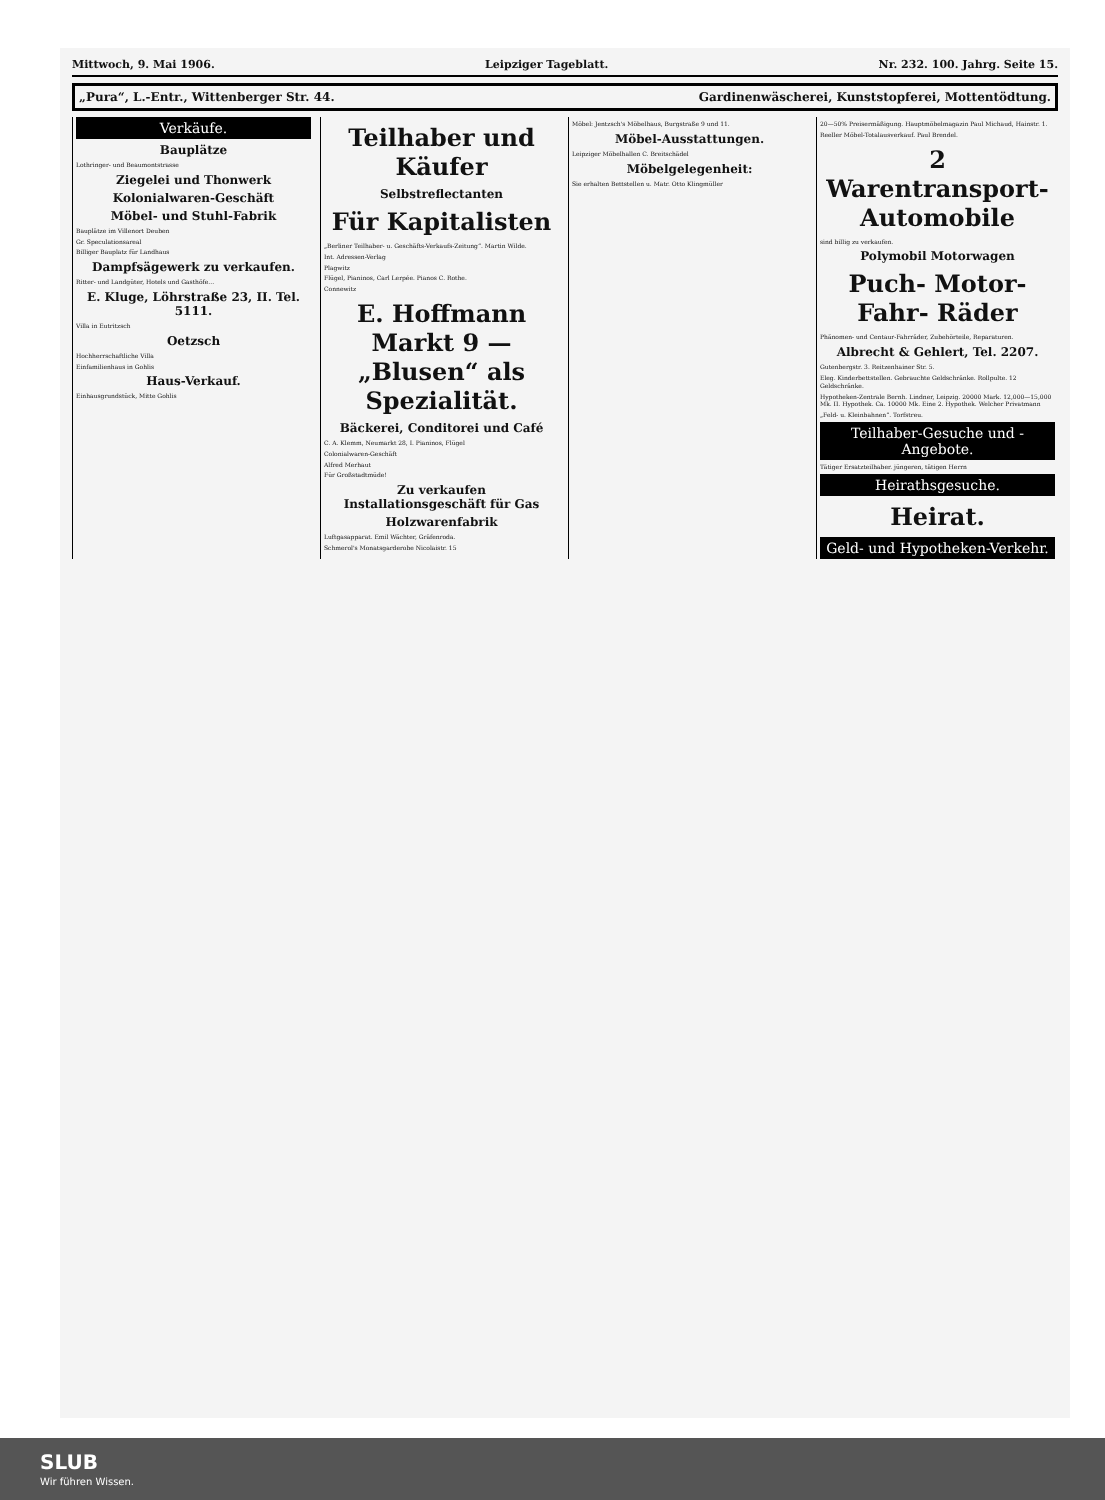Mittwoch, 9. Mai 1906. Leipziger Tageblatt. Nr. 232. 100. Jahrg. Seite 15.
„Pura“, L.-Entr., Wittenberger Str. 44. Gardinenwäscherei, Kunststopferei, Mottentödtung.
Verkäufe.
Bauplätze
Lothringer- und Beaumontstrasse
Ziegelei und Thonwerk
Kolonialwaren-Geschäft
Möbel- und Stuhl-Fabrik
Bauplätze im Villenort Deuben
Gr. Speculationsareal
Billiger Bauplatz für Landhaus
Dampfsägewerk zu verkaufen.
Ritter- und Landgüter, Hotels und Gasthöfe...
E. Kluge, Löhrstraße 23, II. Tel. 5111.
Villa in Eutritzsch
Oetzsch
Hochherrschaftliche Villa
Einfamilienhaus in Gohlis
Haus-Verkauf.
Einhausgrundstück, Mitte Gohlis
Teilhaber und Käufer
Selbstreflectanten
Für Kapitalisten
„Berliner Teilhaber- u. Geschäfts-Verkaufs-Zeitung“. Martin Wilde.
Int. Adressen-Verlag
Plagwitz
Flügel, Pianinos, Carl Lerpée. Pianos C. Rothe.
Connewitz
E. Hoffmann Markt 9 — „Blusen“ als Spezialität.
Bäckerei, Conditorei und Café
C. A. Klemm, Neumarkt 28, I. Pianinos, Flügel
Colonialwaren-Geschäft
Alfred Merhaut
Für Großstadtmüde!
Zu verkaufen Installationsgeschäft für Gas
Holzwarenfabrik
Luftgasapparat. Emil Wächter, Gräfenroda.
Schmerol's Monatsgarderobe Nicolaistr. 15
Möbel: Jentzsch's Möbelhaus, Burgstraße 9 und 11.
Möbel-Ausstattungen.
Leipziger Möbelhallen C. Breitschädel
Möbelgelegenheit:
Sie erhalten Bettstellen u. Matr. Otto Klingmüller
20—50% Preisermäßigung. Hauptmöbelmagazin Paul Michaud, Hainstr. 1.
Reeller Möbel-Totalausverkauf. Paul Brendel.
2 Warentransport-Automobile
sind billig zu verkaufen.
Polymobil Motorwagen
Puch- Motor- Fahr- Räder
Phänomen- und Centaur-Fahrräder, Zubehörteile, Reparaturen.
Albrecht & Gehlert, Tel. 2207.
Gutenbergstr. 3. Reitzenhainer Str. 5.
Eleg. Kinderbettstellen. Gebrauchte Geldschränke. Rollpulte. 12 Geldschränke.
Hypotheken-Zentrale Bernh. Lindner, Leipzig. 20000 Mark. 12,000—15,000 Mk. II. Hypothek. Ca. 10000 Mk. Eine 2. Hypothek. Welcher Privatmann
„Feld- u. Kleinbahnen“. Torfstreu.
Teilhaber-Gesuche und -Angebote.
Tätiger Ersatzteilhaber. jüngeren, tätigen Herrn
Heirathsgesuche.
Heirat.
Geld- und Hypotheken-Verkehr.
SLUB
Wir führen Wissen.